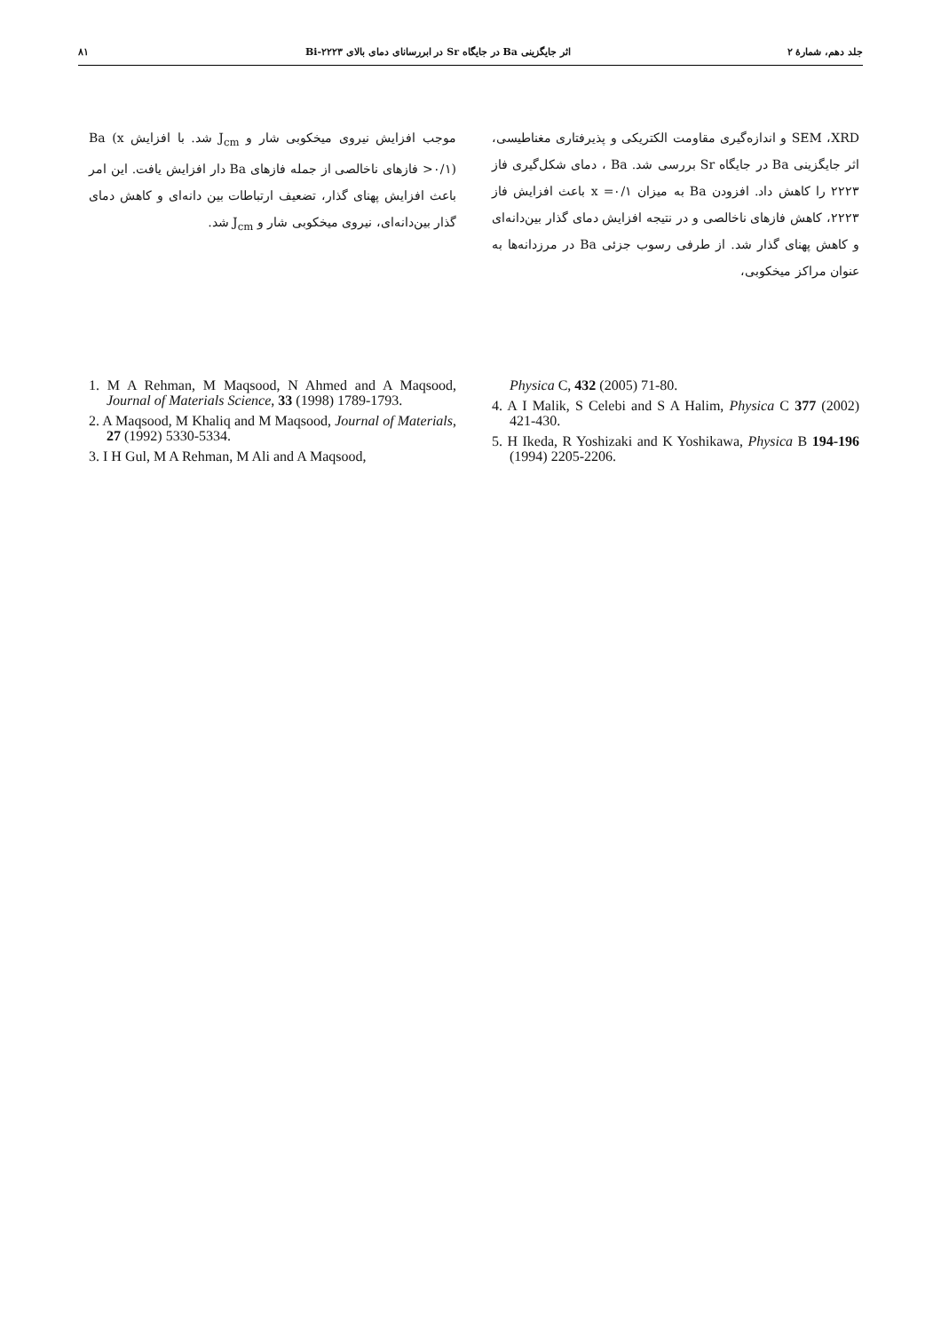جلد دهم، شمارهٔ ۲ اثر جایگزینی Ba در جایگاه Sr در ابررسانای دمای بالای ۲۲۲۳-Bi ۸۱
SEM ،XRD و اندازه‌گیری مقاومت الکتریکی و پذیرفتاری مغناطیسی، اثر جایگزینی Ba در جایگاه Sr بررسی شد. Ba ، دمای شکل‌گیری فاز ۲۲۲۳ را کاهش داد. افزودن Ba به میزان x =۰/۱ باعث افزایش فاز ۲۲۲۳، کاهش فازهای ناخالصی و در نتیجه افزایش دمای گذار بین‌دانه‌ای و کاهش پهنای گذار شد. از طرفی رسوب جزئی Ba در مرزدانه‌ها به عنوان مراکز میخکوبی،
موجب افزایش نیروی میخکوبی شار و J<sub>cm</sub> شد. با افزایش Ba (x >۰/۱) فازهای ناخالصی از جمله فازهای Ba دار افزایش یافت. این امر باعث افزایش پهنای گذار، تضعیف ارتباطات بین دانه‌ای و کاهش دمای گذار بین‌دانه‌ای، نیروی میخکوبی شار و J<sub>cm</sub> شد.
1. M A Rehman, M Maqsood, N Ahmed and A Maqsood, Journal of Materials Science, 33 (1998) 1789-1793.
2. A Maqsood, M Khaliq and M Maqsood, Journal of Materials, 27 (1992) 5330-5334.
3. I H Gul, M A Rehman, M Ali and A Maqsood,
Physica C, 432 (2005) 71-80.
4. A I Malik, S Celebi and S A Halim, Physica C 377 (2002) 421-430.
5. H Ikeda, R Yoshizaki and K Yoshikawa, Physica B 194-196 (1994) 2205-2206.